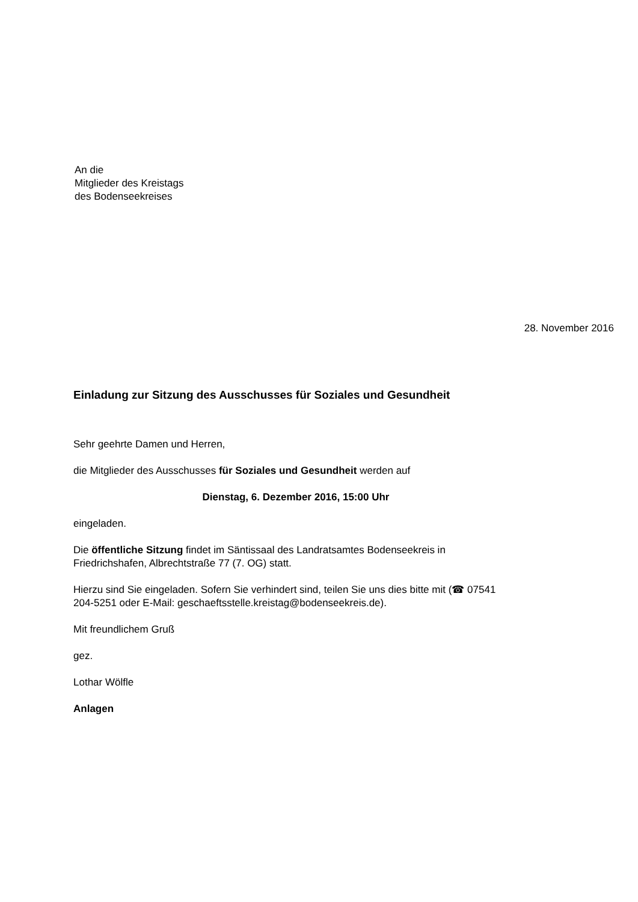An die
Mitglieder des Kreistags
des Bodenseekreises
28. November 2016
Einladung zur Sitzung des Ausschusses für Soziales und Gesundheit
Sehr geehrte Damen und Herren,
die Mitglieder des Ausschusses für Soziales und Gesundheit werden auf
Dienstag, 6. Dezember 2016, 15:00 Uhr
eingeladen.
Die öffentliche Sitzung findet im Säntissaal des Landratsamtes Bodenseekreis in Friedrichshafen, Albrechtstraße 77 (7. OG) statt.
Hierzu sind Sie eingeladen. Sofern Sie verhindert sind, teilen Sie uns dies bitte mit (☎ 07541 204-5251 oder E-Mail: geschaeftsstelle.kreistag@bodenseekreis.de).
Mit freundlichem Gruß
gez.
Lothar Wölfle
Anlagen